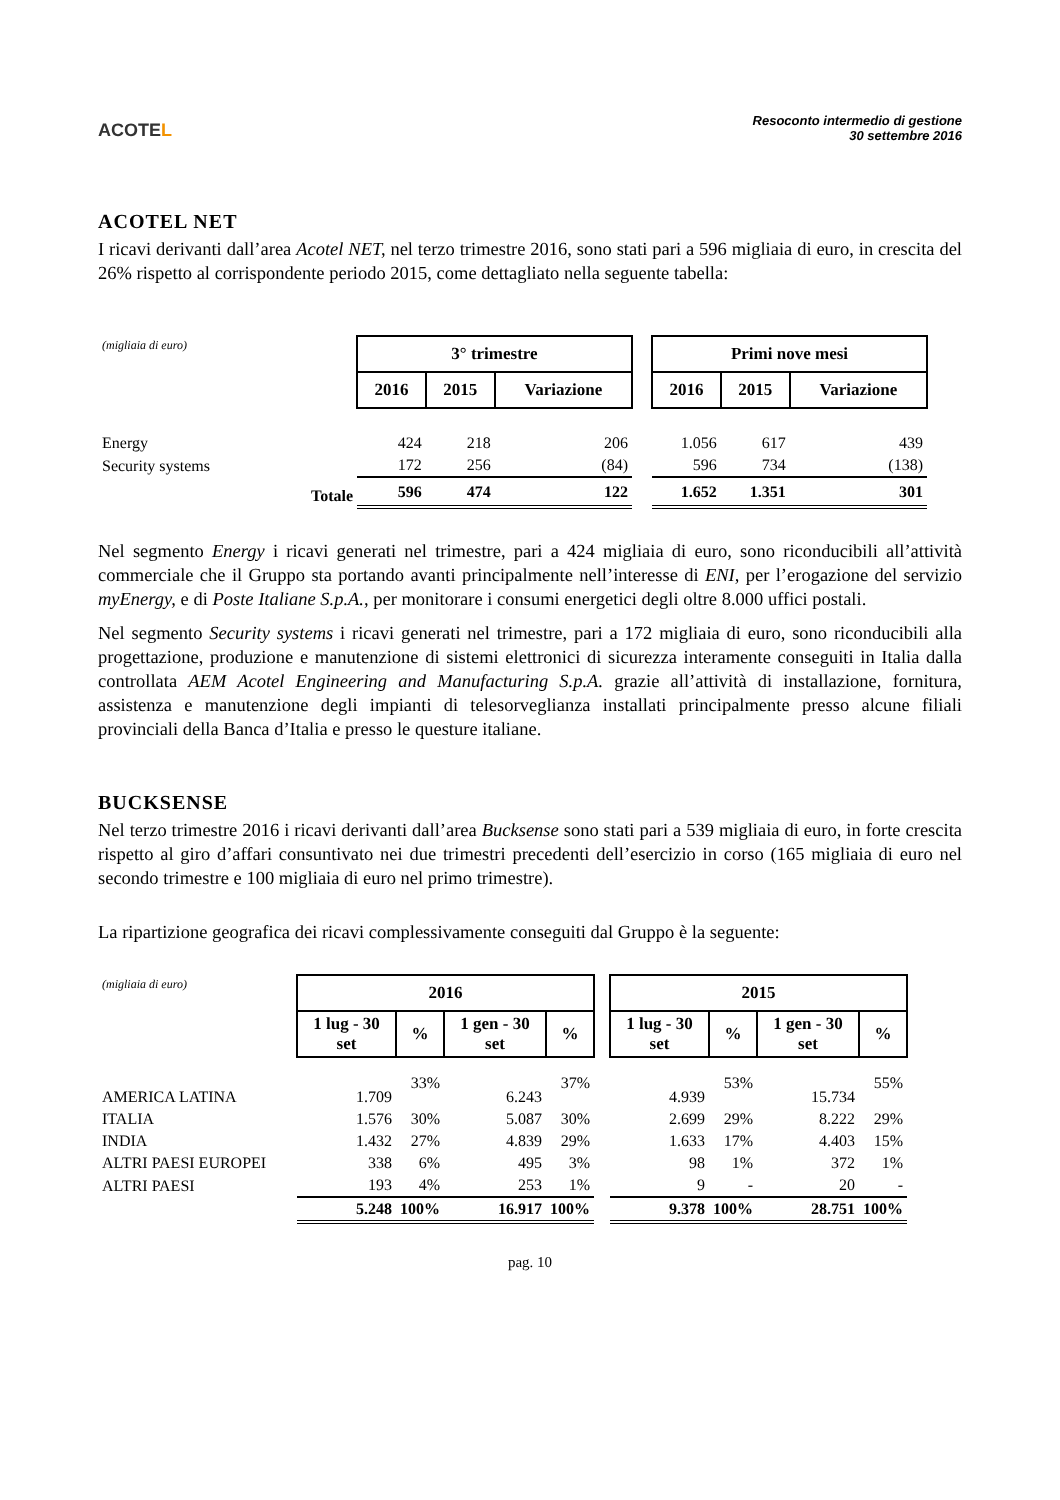ACOTEL
Resoconto intermedio di gestione
30 settembre 2016
ACOTEL NET
I ricavi derivanti dall’area Acotel NET, nel terzo trimestre 2016, sono stati pari a 596 migliaia di euro, in crescita del 26% rispetto al corrispondente periodo 2015, come dettagliato nella seguente tabella:
| (migliaia di euro) | 3° trimestre | | | | Primi nove mesi | | |
| | 2016 | 2015 | Variazione | | 2016 | 2015 | Variazione |
| Energy | 424 | 218 | 206 | | 1.056 | 617 | 439 |
| Security systems | 172 | 256 | (84) | | 596 | 734 | (138) |
| Totale | 596 | 474 | 122 | | 1.652 | 1.351 | 301 |
Nel segmento Energy i ricavi generati nel trimestre, pari a 424 migliaia di euro, sono riconducibili all’attività commerciale che il Gruppo sta portando avanti principalmente nell’interesse di ENI, per l’erogazione del servizio myEnergy, e di Poste Italiane S.p.A., per monitorare i consumi energetici degli oltre 8.000 uffici postali.
Nel segmento Security systems i ricavi generati nel trimestre, pari a 172 migliaia di euro, sono riconducibili alla progettazione, produzione e manutenzione di sistemi elettronici di sicurezza interamente conseguiti in Italia dalla controllata AEM Acotel Engineering and Manufacturing S.p.A. grazie all’attività di installazione, fornitura, assistenza e manutenzione degli impianti di telesorveglianza installati principalmente presso alcune filiali provinciali della Banca d’Italia e presso le questure italiane.
BUCKSENSE
Nel terzo trimestre 2016 i ricavi derivanti dall’area Bucksense sono stati pari a 539 migliaia di euro, in forte crescita rispetto al giro d’affari consuntivato nei due trimestri precedenti dell’esercizio in corso (165 migliaia di euro nel secondo trimestre e 100 migliaia di euro nel primo trimestre).
La ripartizione geografica dei ricavi complessivamente conseguiti dal Gruppo è la seguente:
| (migliaia di euro) | 2016 | | | | | 2015 | | | |
| | 1 lug - 30 set | % | 1 gen - 30 set | % | | 1 lug - 30 set | % | 1 gen - 30 set | % |
| AMERICA LATINA | 1.709 | 33% | 6.243 | 37% | | 4.939 | 53% | 15.734 | 55% |
| ITALIA | 1.576 | 30% | 5.087 | 30% | | 2.699 | 29% | 8.222 | 29% |
| INDIA | 1.432 | 27% | 4.839 | 29% | | 1.633 | 17% | 4.403 | 15% |
| ALTRI PAESI EUROPEI | 338 | 6% | 495 | 3% | | 98 | 1% | 372 | 1% |
| ALTRI PAESI | 193 | 4% | 253 | 1% | | 9 | - | 20 | - |
| | 5.248 | 100% | 16.917 | 100% | | 9.378 | 100% | 28.751 | 100% |
pag. 10